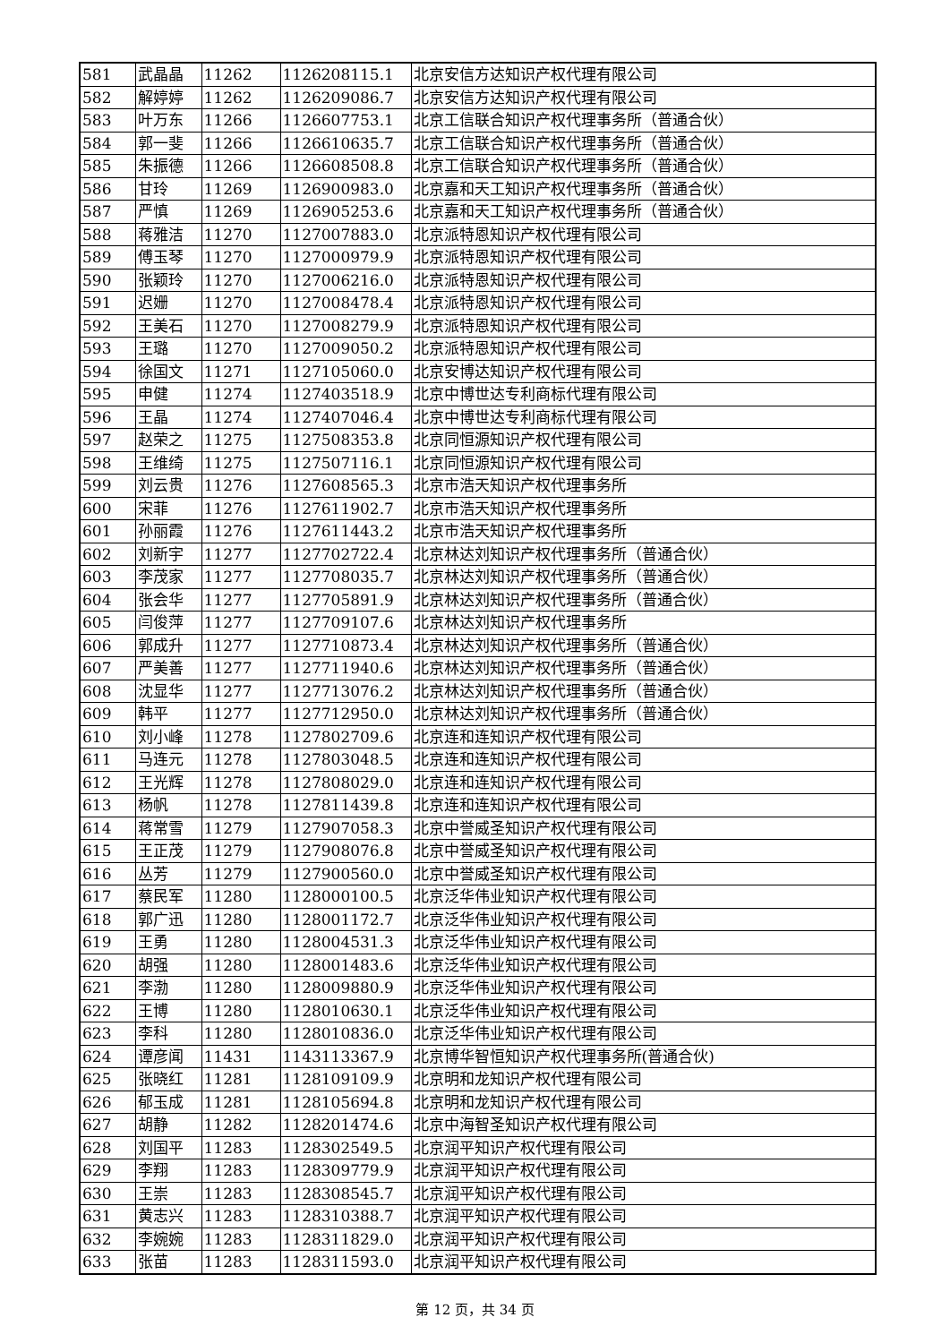| 581 | 武晶晶 | 11262 | 1126208115.1 | 北京安信方达知识产权代理有限公司 |
| 582 | 解婷婷 | 11262 | 1126209086.7 | 北京安信方达知识产权代理有限公司 |
| 583 | 叶万东 | 11266 | 1126607753.1 | 北京工信联合知识产权代理事务所（普通合伙） |
| 584 | 郭一斐 | 11266 | 1126610635.7 | 北京工信联合知识产权代理事务所（普通合伙） |
| 585 | 朱振德 | 11266 | 1126608508.8 | 北京工信联合知识产权代理事务所（普通合伙） |
| 586 | 甘玲 | 11269 | 1126900983.0 | 北京嘉和天工知识产权代理事务所（普通合伙） |
| 587 | 严慎 | 11269 | 1126905253.6 | 北京嘉和天工知识产权代理事务所（普通合伙） |
| 588 | 蒋雅洁 | 11270 | 1127007883.0 | 北京派特恩知识产权代理有限公司 |
| 589 | 傅玉琴 | 11270 | 1127000979.9 | 北京派特恩知识产权代理有限公司 |
| 590 | 张颖玲 | 11270 | 1127006216.0 | 北京派特恩知识产权代理有限公司 |
| 591 | 迟姗 | 11270 | 1127008478.4 | 北京派特恩知识产权代理有限公司 |
| 592 | 王美石 | 11270 | 1127008279.9 | 北京派特恩知识产权代理有限公司 |
| 593 | 王璐 | 11270 | 1127009050.2 | 北京派特恩知识产权代理有限公司 |
| 594 | 徐国文 | 11271 | 1127105060.0 | 北京安博达知识产权代理有限公司 |
| 595 | 申健 | 11274 | 1127403518.9 | 北京中博世达专利商标代理有限公司 |
| 596 | 王晶 | 11274 | 1127407046.4 | 北京中博世达专利商标代理有限公司 |
| 597 | 赵荣之 | 11275 | 1127508353.8 | 北京同恒源知识产权代理有限公司 |
| 598 | 王维绮 | 11275 | 1127507116.1 | 北京同恒源知识产权代理有限公司 |
| 599 | 刘云贵 | 11276 | 1127608565.3 | 北京市浩天知识产权代理事务所 |
| 600 | 宋菲 | 11276 | 1127611902.7 | 北京市浩天知识产权代理事务所 |
| 601 | 孙丽霞 | 11276 | 1127611443.2 | 北京市浩天知识产权代理事务所 |
| 602 | 刘新宇 | 11277 | 1127702722.4 | 北京林达刘知识产权代理事务所（普通合伙） |
| 603 | 李茂家 | 11277 | 1127708035.7 | 北京林达刘知识产权代理事务所（普通合伙） |
| 604 | 张会华 | 11277 | 1127705891.9 | 北京林达刘知识产权代理事务所（普通合伙） |
| 605 | 闫俊萍 | 11277 | 1127709107.6 | 北京林达刘知识产权代理事务所 |
| 606 | 郭成升 | 11277 | 1127710873.4 | 北京林达刘知识产权代理事务所（普通合伙） |
| 607 | 严美善 | 11277 | 1127711940.6 | 北京林达刘知识产权代理事务所（普通合伙） |
| 608 | 沈显华 | 11277 | 1127713076.2 | 北京林达刘知识产权代理事务所（普通合伙） |
| 609 | 韩平 | 11277 | 1127712950.0 | 北京林达刘知识产权代理事务所（普通合伙） |
| 610 | 刘小峰 | 11278 | 1127802709.6 | 北京连和连知识产权代理有限公司 |
| 611 | 马连元 | 11278 | 1127803048.5 | 北京连和连知识产权代理有限公司 |
| 612 | 王光辉 | 11278 | 1127808029.0 | 北京连和连知识产权代理有限公司 |
| 613 | 杨帆 | 11278 | 1127811439.8 | 北京连和连知识产权代理有限公司 |
| 614 | 蒋常雪 | 11279 | 1127907058.3 | 北京中誉威圣知识产权代理有限公司 |
| 615 | 王正茂 | 11279 | 1127908076.8 | 北京中誉威圣知识产权代理有限公司 |
| 616 | 丛芳 | 11279 | 1127900560.0 | 北京中誉威圣知识产权代理有限公司 |
| 617 | 蔡民军 | 11280 | 1128000100.5 | 北京泛华伟业知识产权代理有限公司 |
| 618 | 郭广迅 | 11280 | 1128001172.7 | 北京泛华伟业知识产权代理有限公司 |
| 619 | 王勇 | 11280 | 1128004531.3 | 北京泛华伟业知识产权代理有限公司 |
| 620 | 胡强 | 11280 | 1128001483.6 | 北京泛华伟业知识产权代理有限公司 |
| 621 | 李渤 | 11280 | 1128009880.9 | 北京泛华伟业知识产权代理有限公司 |
| 622 | 王博 | 11280 | 1128010630.1 | 北京泛华伟业知识产权代理有限公司 |
| 623 | 李科 | 11280 | 1128010836.0 | 北京泛华伟业知识产权代理有限公司 |
| 624 | 谭彦闻 | 11431 | 1143113367.9 | 北京博华智恒知识产权代理事务所(普通合伙) |
| 625 | 张晓红 | 11281 | 1128109109.9 | 北京明和龙知识产权代理有限公司 |
| 626 | 郁玉成 | 11281 | 1128105694.8 | 北京明和龙知识产权代理有限公司 |
| 627 | 胡静 | 11282 | 1128201474.6 | 北京中海智圣知识产权代理有限公司 |
| 628 | 刘国平 | 11283 | 1128302549.5 | 北京润平知识产权代理有限公司 |
| 629 | 李翔 | 11283 | 1128309779.9 | 北京润平知识产权代理有限公司 |
| 630 | 王崇 | 11283 | 1128308545.7 | 北京润平知识产权代理有限公司 |
| 631 | 黄志兴 | 11283 | 1128310388.7 | 北京润平知识产权代理有限公司 |
| 632 | 李婉婉 | 11283 | 1128311829.0 | 北京润平知识产权代理有限公司 |
| 633 | 张苗 | 11283 | 1128311593.0 | 北京润平知识产权代理有限公司 |
第 12 页，共 34 页